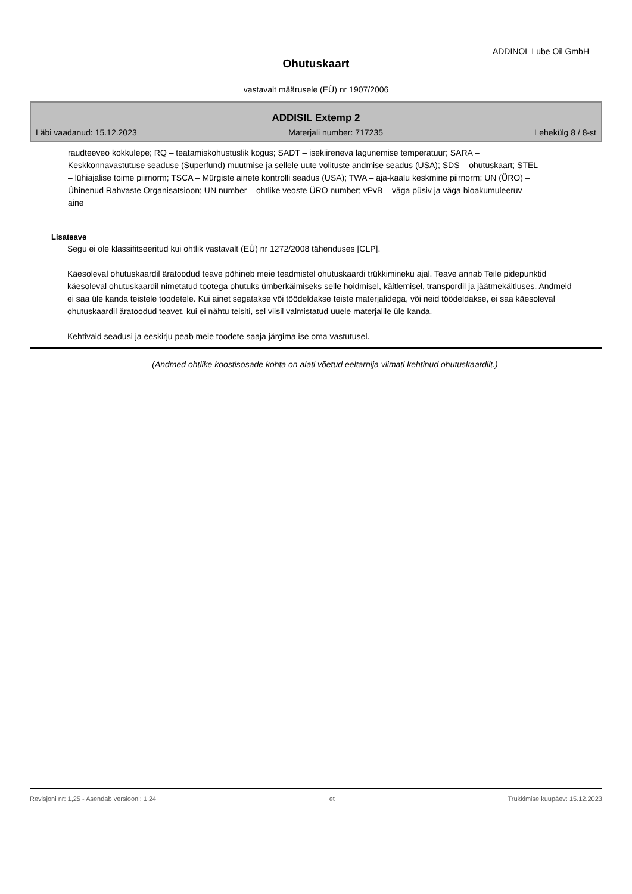ADDINOL Lube Oil GmbH
Ohutuskaart
vastavalt määrusele (EÜ) nr 1907/2006
ADDISIL Extemp 2
Läbi vaadanud: 15.12.2023 Materjali number: 717235 Lehekülg 8 / 8-st
raudteeveo kokkulepe; RQ – teatamiskohustuslik kogus; SADT – isekiireneva lagunemise temperatuur; SARA – Keskkonnavastutuse seaduse (Superfund) muutmise ja sellele uute volituste andmise seadus (USA); SDS – ohutuskaart; STEL – lühiajalise toime piirnorm; TSCA – Mürgiste ainete kontrolli seadus (USA); TWA – aja-kaalu keskmine piirnorm; UN (ÜRO) – Ühinenud Rahvaste Organisatsioon; UN number – ohtlike veoste ÜRO number; vPvB – väga püsiv ja väga bioakumuleeruv aine
Lisateave
Segu ei ole klassifitseeritud kui ohtlik vastavalt (EÜ) nr 1272/2008 tähenduses [CLP].
Käesoleval ohutuskaardil äratoodud teave põhineb meie teadmistel ohutuskaardi trükkimineku ajal. Teave annab Teile pidepunktid käesoleval ohutuskaardil nimetatud tootega ohutuks ümberkäimiseks selle hoidmisel, käitlemisel, transpordil ja jäätmekäitluses. Andmeid ei saa üle kanda teistele toodetele. Kui ainet segatakse või töödeldakse teiste materjalidega, või neid töödeldakse, ei saa käesoleval ohutuskaardil äratoodud teavet, kui ei nähtu teisiti, sel viisil valmistatud uuele materjalile üle kanda.
Kehtivaid seadusi ja eeskirju peab meie toodete saaja järgima ise oma vastutusel.
(Andmed ohtlike koostisosade kohta on alati võetud eeltarnija viimati kehtinud ohutuskaardilt.)
Revisjoni nr: 1,25 - Asendab versiooni: 1,24 et Trükkimise kuupäev: 15.12.2023